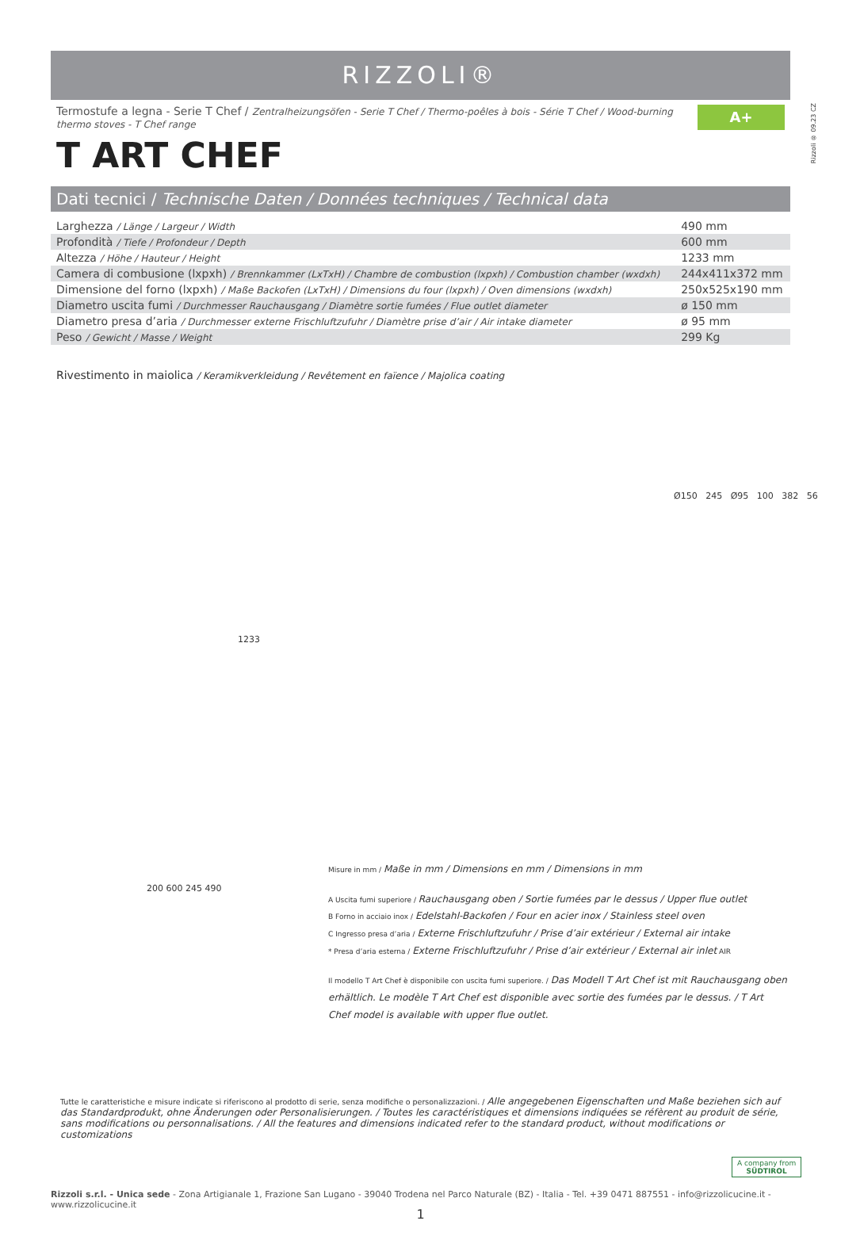Rizzoli ® 09.23 CZ
RIZZOLI®
Termostufe a legna - Serie T Chef / Zentralheizungsöfen - Serie T Chef / Thermo-poêles à bois - Série T Chef / Wood-burning thermo stoves - T Chef range A+
T ART CHEF
Dati tecnici / Technische Daten / Données techniques / Technical data
| Larghezza / Länge / Largeur / Width | 490 mm |
| Profondità / Tiefe / Profondeur / Depth | 600 mm |
| Altezza / Höhe / Hauteur / Height | 1233 mm |
| Camera di combusione (lxpxh) / Brennkammer (LxTxH) / Chambre de combustion (lxpxh) / Combustion chamber (wxdxh) | 244x411x372 mm |
| Dimensione del forno (lxpxh) / Maße Backofen (LxTxH) / Dimensions du four (lxpxh) / Oven dimensions (wxdxh) | 250x525x190 mm |
| Diametro uscita fumi / Durchmesser Rauchausgang / Diamètre sortie fumées / Flue outlet diameter | ø 150 mm |
| Diametro presa d’aria / Durchmesser externe Frischluftzufuhr / Diamètre prise d’air / Air intake diameter | ø 95 mm |
| Peso / Gewicht / Masse / Weight | 299 Kg |
Rivestimento in maiolica / Keramikverkleidung / Revêtement en faïence / Majolica coating
1233
Ø150 245 Ø95 100 382 56
200 600 245 490
Misure in mm / Maße in mm / Dimensions en mm / Dimensions in mm
A Uscita fumi superiore / Rauchausgang oben / Sortie fumées par le dessus / Upper flue outlet
B Forno in acciaio inox / Edelstahl-Backofen / Four en acier inox / Stainless steel oven
C Ingresso presa d’aria / Externe Frischluftzufuhr / Prise d’air extérieur / External air intake
* Presa d’aria esterna / Externe Frischluftzufuhr / Prise d’air extérieur / External air inlet AIR
Il modello T Art Chef è disponibile con uscita fumi superiore. / Das Modell T Art Chef ist mit Rauchausgang oben erhältlich. Le modèle T Art Chef est disponible avec sortie des fumées par le dessus. / T Art Chef model is available with upper flue outlet.
Tutte le caratteristiche e misure indicate si riferiscono al prodotto di serie, senza modifiche o personalizzazioni. / Alle angegebenen Eigenschaften und Maße beziehen sich auf das Standardprodukt, ohne Änderungen oder Personalisierungen. / Toutes les caractéristiques et dimensions indiquées se réfèrent au produit de série, sans modifications ou personnalisations. / All the features and dimensions indicated refer to the standard product, without modifications or customizations
A company from
SÜDTIROL
Rizzoli s.r.l. - Unica sede - Zona Artigianale 1, Frazione San Lugano - 39040 Trodena nel Parco Naturale (BZ) - Italia - Tel. +39 0471 887551 - info@rizzolicucine.it - www.rizzolicucine.it
1